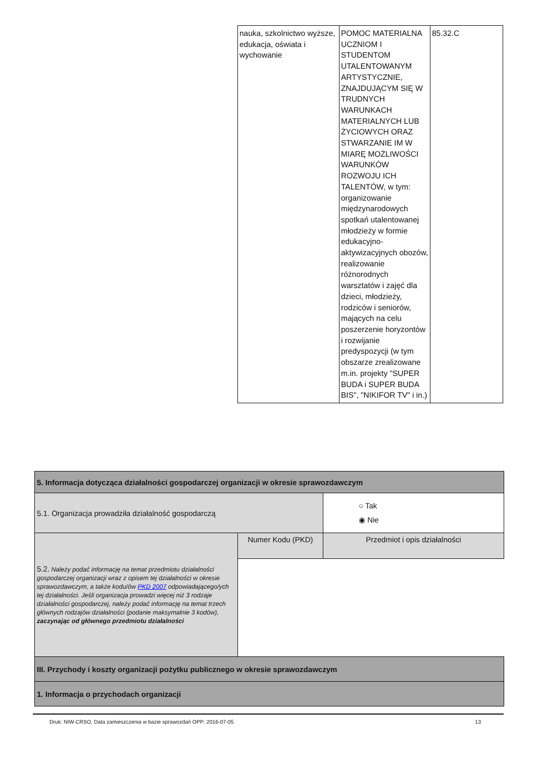| nauka, szkolnictwo wyższe, edukacja, oświata i wychowanie | POMOC MATERIALNA UCZNIOM I STUDENTOM UTALENTOWANYM ARTYSTYCZNIE, ZNAJDUJĄCYM SIĘ W TRUDNYCH WARUNKACH MATERIALNYCH LUB ŻYCIOWYCH ORAZ STWARZANIE IM W MIARĘ MOŻLIWOŚCI WARUNKÓW ROZWOJU ICH TALENTÓW, w tym: organizowanie międzynarodowych spotkań utalentowanej młodzieży w formie edukacyjno-aktywizacyjnych obozów, realizowanie różnorodnych warsztatów i zajęć dla dzieci, młodzieży, rodziców i seniorów, mających na celu poszerzenie horyzontów i rozwijanie predyspozycji (w tym obszarze zrealizowane m.in. projekty "SUPER BUDA i SUPER BUDA BIS", "NIKIFOR TV" i in.) | 85.32.C |
| 5. Informacja dotycząca działalności gospodarczej organizacji w okresie sprawozdawczym | | | |
| 5.1. Organizacja prowadziła działalność gospodarczą | | | ○ Tak ◉ Nie |
| 5.2. Należy podać informację na temat przedmiotu działalności gospodarczej organizacji wraz z opisem tej działalności w okresie sprawozdawczym, a także kodu/ów PKD 2007 odpowiadającego/ych tej działalności. Jeśli organizacja prowadzi więcej niż 3 rodzaje działalności gospodarczej, należy podać informację na temat trzech głównych rodzajów działalności (podanie maksymalnie 3 kodów), zaczynając od głównego przedmiotu działalności | Numer Kodu (PKD) | Przedmiot i opis działalności | |
| III. Przychody i koszty organizacji pożytku publicznego w okresie sprawozdawczym | | | |
| 1. Informacja o przychodach organizacji | | | |
Druk: NIW-CRSO, Data zamieszczenia w bazie sprawozdań OPP: 2016-07-05 13